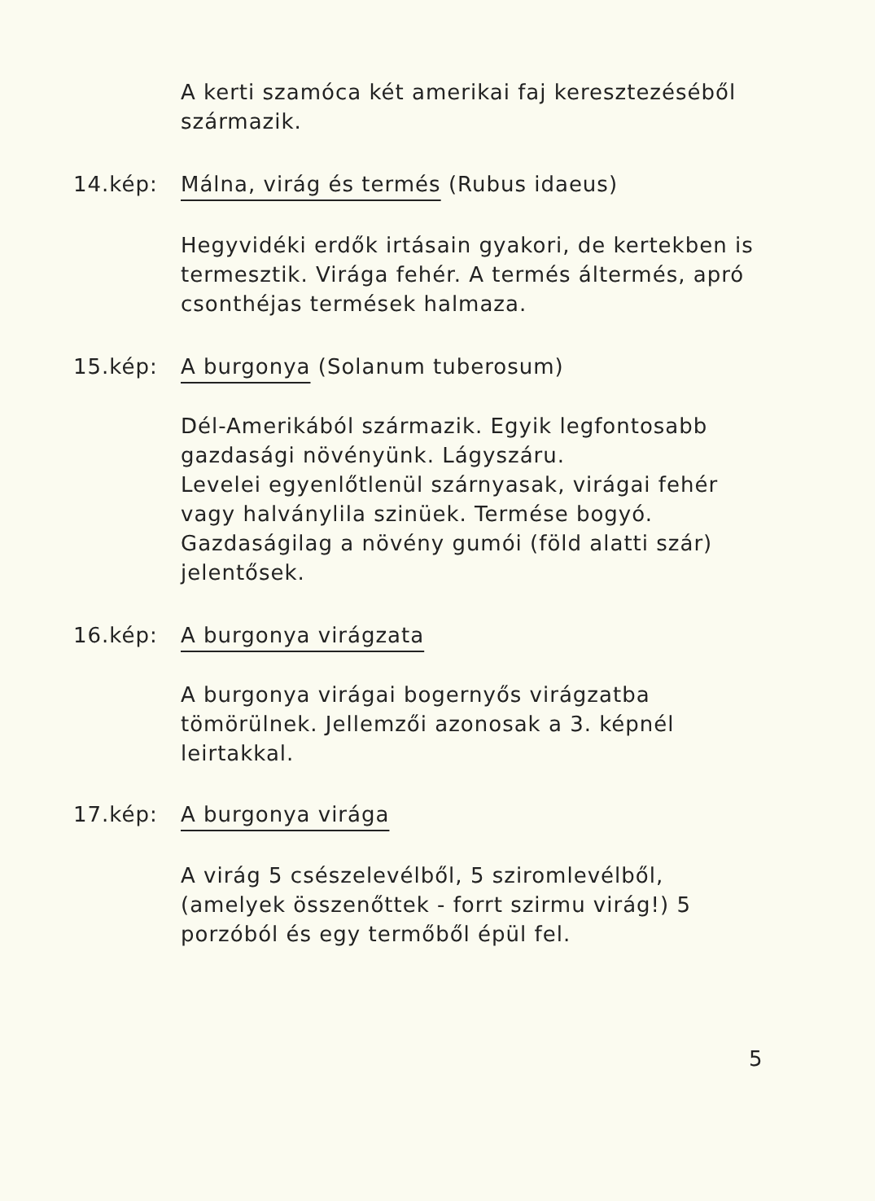A kerti szamóca két amerikai faj keresztezéséből származik.
14.kép: Málna, virág és termés (Rubus idaeus)
Hegyvidéki erdők irtásain gyakori, de kertekben is termesztik. Virága fehér. A termés áltermés, apró csonthéjas termések halmaza.
15.kép: A burgonya (Solanum tuberosum)
Dél-Amerikából származik. Egyik legfontosabb gazdasági növényünk. Lágyszáru.
Levelei egyenlőtlenül szárnyasak, virágai fehér vagy halványlila szinüek. Termése bogyó. Gazdaságilag a növény gumói (föld alatti szár) jelentősek.
16.kép: A burgonya virágzata
A burgonya virágai bogernyős virágzatba tömörülnek. Jellemzői azonosak a 3. képnél leirtakkal.
17.kép: A burgonya virága
A virág 5 csészelevélből, 5 sziromlevélből, (amelyek összenőttek - forrt szirmu virág!) 5 porzóból és egy termőből épül fel.
5